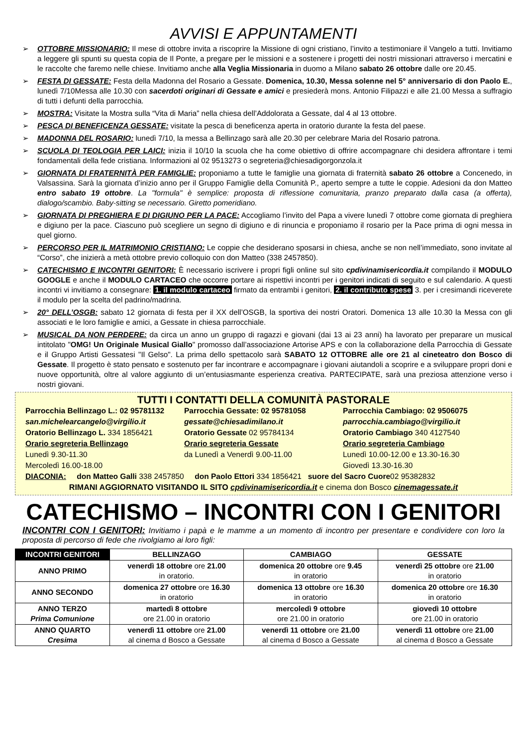AVVISI E APPUNTAMENTI
OTTOBRE MISSIONARIO: Il mese di ottobre invita a riscoprire la Missione di ogni cristiano, l’invito a testimoniare il Vangelo a tutti. Invitiamo a leggere gli spunti su questa copia de Il Ponte, a pregare per le missioni e a sostenere i progetti dei nostri missionari attraverso i mercatini e le raccolte che faremo nelle chiese. Invitiamo anche alla Veglia Missionaria in duomo a Milano sabato 26 ottobre dalle ore 20.45.
FESTA DI GESSATE: Festa della Madonna del Rosario a Gessate. Domenica, 10.30, Messa solenne nel 5° anniversario di don Paolo E., lunedì 7/10Messa alle 10.30 con sacerdoti originari di Gessate e amici e presiederà mons. Antonio Filipazzi e alle 21.00 Messa a suffragio di tutti i defunti della parrocchia.
MOSTRA: Visitate la Mostra sulla “Vita di Maria” nella chiesa dell’Addolorata a Gessate, dal 4 al 13 ottobre.
PESCA DI BENEFICENZA GESSATE: visitate la pesca di beneficenza aperta in oratorio durante la festa del paese.
MADONNA DEL ROSARIO: lunedì 7/10, la messa a Bellinzago sarà alle 20.30 per celebrare Maria del Rosario patrona.
SCUOLA DI TEOLOGIA PER LAICI: inizia il 10/10 la scuola che ha come obiettivo di offrire accompagnare chi desidera affrontare i temi fondamentali della fede cristiana. Informazioni al 02 9513273 o segreteria@chiesadigorgonzola.it
GIORNATA DI FRATERNITÀ PER FAMIGLIE: proponiamo a tutte le famiglie una giornata di fraternità sabato 26 ottobre a Concenedo, in Valsassina. Sarà la giornata d’inizio anno per il Gruppo Famiglie della Comunità P., aperto sempre a tutte le coppie. Adesioni da don Matteo entro sabato 19 ottobre. La "formula" è semplice: proposta di riflessione comunitaria, pranzo preparato dalla casa (a offerta), dialogo/scambio. Baby-sitting se necessario. Giretto pomeridiano.
GIORNATA DI PREGHIERA E DI DIGIUNO PER LA PACE: Accogliamo l’invito del Papa a vivere lunedì 7 ottobre come giornata di preghiera e digiuno per la pace. Ciascuno può scegliere un segno di digiuno e di rinuncia e proponiamo il rosario per la Pace prima di ogni messa in quel giorno.
PERCORSO PER IL MATRIMONIO CRISTIANO: Le coppie che desiderano sposarsi in chiesa, anche se non nell’immediato, sono invitate al “Corso”, che inizierà a metà ottobre previo colloquio con don Matteo (338 2457850).
CATECHISMO E INCONTRI GENITORI: È necessario iscrivere i propri figli online sul sito cpdivinamisericordia.it compilando il MODULO GOOGLE e anche il MODULO CARTACEO che occorre portare ai rispettivi incontri per i genitori indicati di seguito e sul calendario. A questi incontri vi invitiamo a consegnare: 1. il modulo cartaceo firmato da entrambi i genitori, 2. il contributo spese 3. per i cresimandi riceverete il modulo per la scelta del padrino/madrina.
20° DELL’OSGB: sabato 12 giornata di festa per il XX dell’OSGB, la sportiva dei nostri Oratori. Domenica 13 alle 10.30 la Messa con gli associati e le loro famiglie e amici, a Gessate in chiesa parrocchiale.
MUSICAL DA NON PERDERE: da circa un anno un gruppo di ragazzi e giovani (dai 13 ai 23 anni) ha lavorato per preparare un musical intitolato "OMG! Un Originale Musical Giallo" promosso dall’associazione Artorise APS e con la collaborazione della Parrocchia di Gessate e il Gruppo Artisti Gessatesi "Il Gelso". La prima dello spettacolo sarà SABATO 12 OTTOBRE alle ore 21 al cineteatro don Bosco di Gessate. Il progetto è stato pensato e sostenuto per far incontrare e accompagnare i giovani aiutandoli a scoprire e a sviluppare propri doni e nuove opportunità, oltre al valore aggiunto di un’entusiasmante esperienza creativa. PARTECIPATE, sarà una preziosa attenzione verso i nostri giovani.
TUTTI I CONTATTI DELLA COMUNITÀ PASTORALE
Parrocchia Bellinzago L.: 02 95781132
san.michelearcangelo@virgilio.it
Oratorio Bellinzago L. 334 1856421
Orario segreteria Bellinzago
Lunedì 9.30-11.30
Mercoledì 16.00-18.00
Parrocchia Gessate: 02 95781058
gessate@chiesadimilano.it
Oratorio Gessate 02 95784134
Orario segreteria Gessate
da Lunedì a Venerdì 9.00-11.00
Parrocchia Cambiago: 02 9506075
parrocchia.cambiago@virgilio.it
Oratorio Cambiago 340 4127540
Orario segreteria Cambiago
Lunedì 10.00-12.00 e 13.30-16.30
Giovedì 13.30-16.30
DIACONIA: don Matteo Galli 338 2457850 don Paolo Ettori 334 1856421 suore del Sacro Cuore02 95382832
RIMANI AGGIORNATO VISITANDO IL SITO cpdivinamisericordia.it e cinema don Bosco cinemagessate.it
CATECHISMO – INCONTRI CON I GENITORI
INCONTRI CON I GENITORI: Invitiamo i papà e le mamme a un momento di incontro per presentare e condividere con loro la proposta di percorso di fede che rivolgiamo ai loro figli:
| INCONTRI GENITORI | BELLINZAGO | CAMBIAGO | GESSATE |
| --- | --- | --- | --- |
| ANNO PRIMO | venerdì 18 ottobre ore 21.00 in oratorio. | domenica 20 ottobre ore 9.45 in oratorio | venerdì 25 ottobre ore 21.00 in oratorio |
| ANNO SECONDO | domenica 27 ottobre ore 16.30 in oratorio | domenica 13 ottobre ore 16.30 in oratorio | domenica 20 ottobre ore 16.30 in oratorio |
| ANNO TERZO Prima Comunione | martedì 8 ottobre ore 21.00 in oratorio | mercoledì 9 ottobre ore 21.00 in oratorio | giovedì 10 ottobre ore 21.00 in oratorio |
| ANNO QUARTO Cresima | venerdì 11 ottobre ore 21.00 al cinema d Bosco a Gessate | venerdì 11 ottobre ore 21.00 al cinema d Bosco a Gessate | venerdì 11 ottobre ore 21.00 al cinema d Bosco a Gessate |